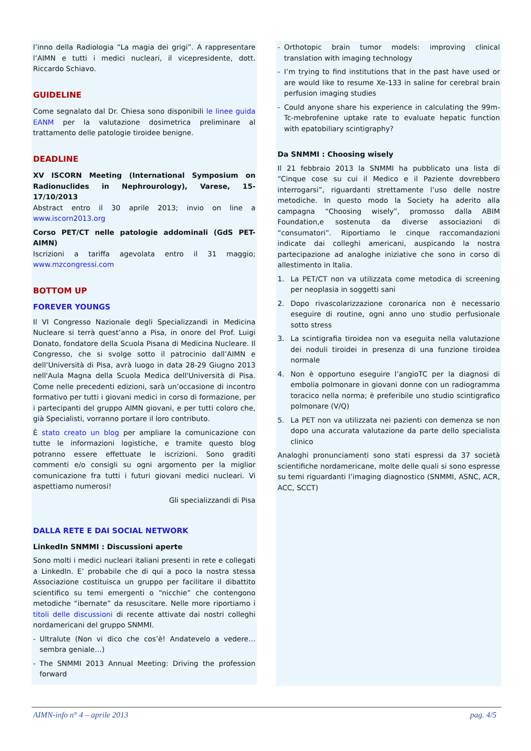l’inno della Radiologia “La magia dei grigi”. A rappresentare l’AIMN e tutti i medici nucleari, il vicepresidente, dott. Riccardo Schiavo.
GUIDELINE
Come segnalato dal Dr. Chiesa sono disponibili le linee guida EANM per la valutazione dosimetrica preliminare al trattamento delle patologie tiroidee benigne.
DEADLINE
XV ISCORN Meeting (International Symposium on Radionuclides in Nephrourology), Varese, 15-17/10/2013
Abstract entro il 30 aprile 2013; invio on line a www.iscorn2013.org
Corso PET/CT nelle patologie addominali (GdS PET- AIMN)
Iscrizioni a tariffa agevolata entro il 31 maggio; www.mzcongressi.com
BOTTOM UP
FOREVER YOUNGS
Il VI Congresso Nazionale degli Specializzandi in Medicina Nucleare si terrà quest’anno a Pisa, in onore del Prof. Luigi Donato, fondatore della Scuola Pisana di Medicina Nucleare. Il Congresso, che si svolge sotto il patrocinio dall’AIMN e dell’Università di Pisa, avrà luogo in data 28-29 Giugno 2013 nell'Aula Magna della Scuola Medica dell'Università di Pisa. Come nelle precedenti edizioni, sarà un’occasione di incontro formativo per tutti i giovani medici in corso di formazione, per i partecipanti del gruppo AIMN giovani, e per tutti coloro che, già Specialisti, vorranno portare il loro contributo.
È stato creato un blog per ampliare la comunicazione con tutte le informazioni logistiche, e tramite questo blog potranno essere effettuate le iscrizioni. Sono graditi commenti e/o consigli su ogni argomento per la miglior comunicazione fra tutti i futuri giovani medici nucleari. Vi aspettiamo numerosi!
Gli specializzandi di Pisa
DALLA RETE E DAI SOCIAL NETWORK
LinkedIn SNMMI : Discussioni aperte
Sono molti i medici nucleari italiani presenti in rete e collegati a LinkedIn. E’ probabile che di qui a poco la nostra stessa Associazione costituisca un gruppo per facilitare il dibattito scientifico su temi emergenti o “nicchie” che contengono metodiche “ibernate” da resuscitare. Nelle more riportiamo i titoli delle discussioni di recente attivate dai nostri colleghi nordamericani del gruppo SNMMI.
- Ultralute (Non vi dico che cos’è! Andatevelo a vedere… sembra geniale…)
- The SNMMI 2013 Annual Meeting: Driving the profession forward
- Orthotopic brain tumor models: improving clinical translation with imaging technology
- I’m trying to find institutions that in the past have used or are would like to resume Xe-133 in saline for cerebral brain perfusion imaging studies
- Could anyone share his experience in calculating the 99m-Tc-mebrofenine uptake rate to evaluate hepatic function with epatobiliary scintigraphy?
Da SNMMI : Choosing wisely
Il 21 febbraio 2013 la SNMMI ha pubblicato una lista di “Cinque cose su cui il Medico e il Paziente dovrebbero interrogarsi”, riguardanti strettamente l’uso delle nostre metodiche. In questo modo la Society ha aderito alla campagna “Choosing wisely”, promosso dalla ABIM Foundation,e sostenuta da diverse associazioni di “consumatori”. Riportiamo le cinque raccomandazioni indicate dai colleghi americani, auspicando la nostra partecipazione ad analoghe iniziative che sono in corso di allestimento in Italia.
1. La PET/CT non va utilizzata come metodica di screening per neoplasia in soggetti sani
2. Dopo rivascolarizzazione coronarica non è necessario eseguire di routine, ogni anno uno studio perfusionale sotto stress
3. La scintigrafia tiroidea non va eseguita nella valutazione dei noduli tiroidei in presenza di una funzione tiroidea normale
4. Non è opportuno eseguire l’angioTC per la diagnosi di embolia polmonare in giovani donne con un radiogramma toracico nella norma; è preferibile uno studio scintigrafico polmonare (V/Q)
5. La PET non va utilizzata nei pazienti con demenza se non dopo una accurata valutazione da parte dello specialista clinico
Analoghi pronunciamenti sono stati espressi da 37 società scientifiche nordamericane, molte delle quali si sono espresse su temi riguardanti l’imaging diagnostico (SNMMI, ASNC, ACR, ACC, SCCT)
AIMN-info n° 4 – aprile 2013 pag. 4/5